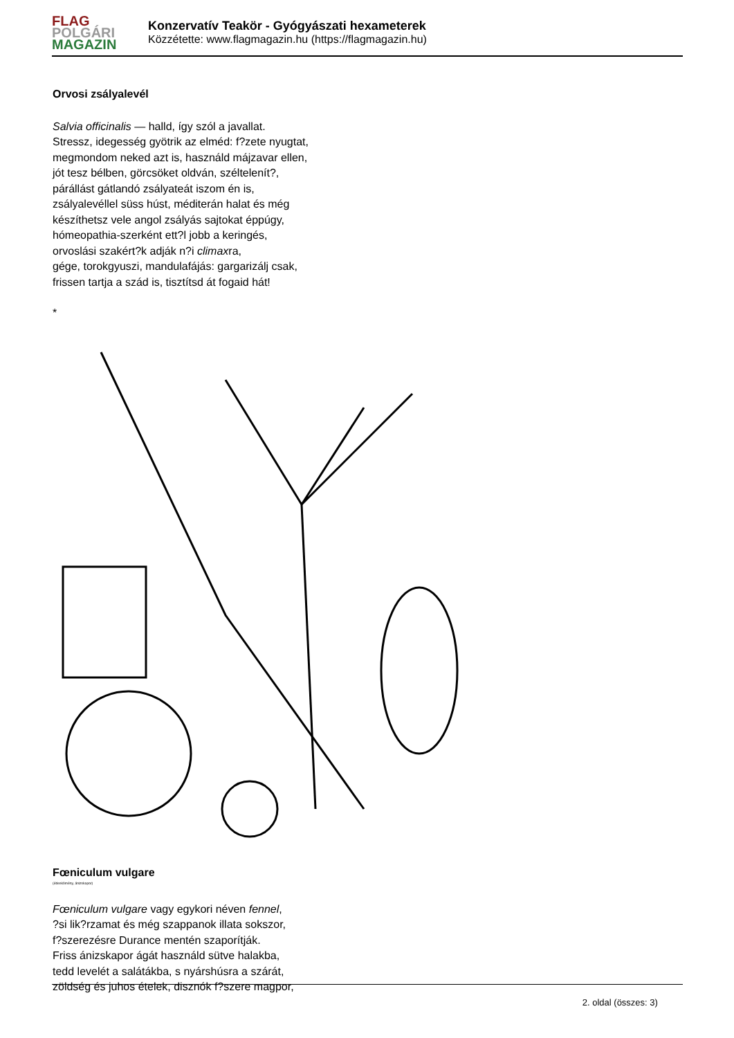FLAG
POLGÁRI
MAGAZIN
Konzervatív Teakör - Gyógyászati hexameterek
Közzétette: www.flagmagazin.hu (https://flagmagazin.hu)
Orvosi zsályalevél
Salvia officinalis — halld, így szól a javallat.
Stressz, idegesség gyötrik az elméd: f?zete nyugtat,
megmondom neked azt is, használd májzavar ellen,
jót tesz bélben, görcsöket oldván, széltelenít?,
párállást gátlandó zsályateát iszom én is,
zsályalevéllel süss húst, méditerán halat és még
készíthetsz vele angol zsályás sajtokat éppúgy,
hómeopathia-szerként ett?l jobb a keringés,
orvoslási szakért?k adják n?i climaxra,
gége, torokgyuszi, mandulafájás: gargarizálj csak,
frissen tartja a szád is, tisztítsd át fogaid hát!
*
Fœniculum vulgare
(édeskömény, ánizskapor)
Fœniculum vulgare vagy egykori néven fennel,
?si lik?rzamat és még szappanok illata sokszor,
f?szerezésre Durance mentén szaporítják.
Friss ánizskapor ágát használd sütve halakba,
tedd levelét a salátákba, s nyárshúsra a szárát,
zöldség és juhos ételek, disznók f?szere magpor,
2. oldal (összes: 3)